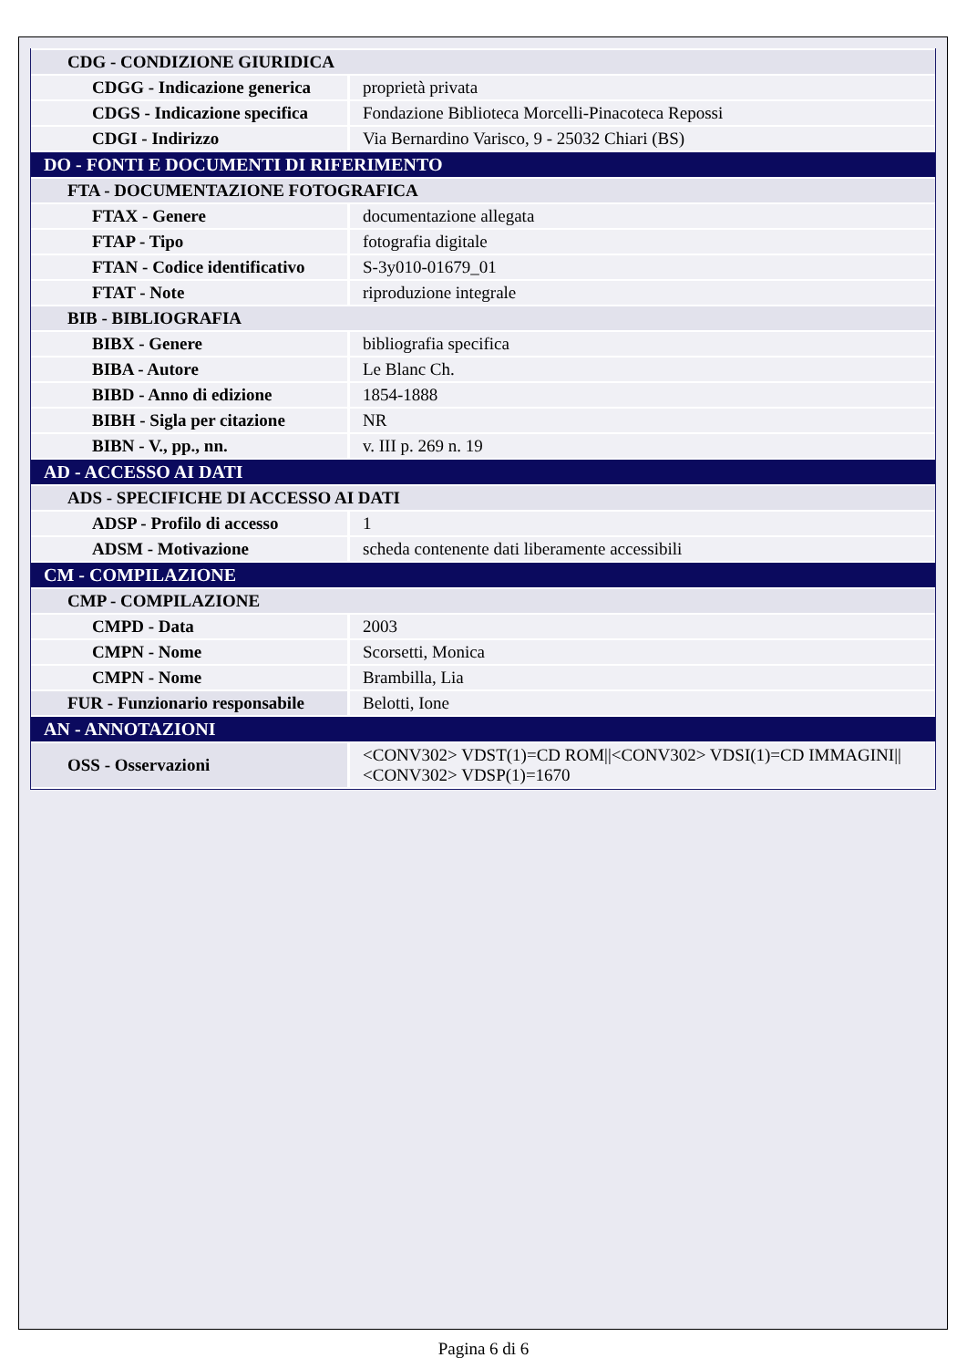| CDG - CONDIZIONE GIURIDICA | |
| CDGG - Indicazione generica | proprietà privata |
| CDGS - Indicazione specifica | Fondazione Biblioteca Morcelli-Pinacoteca Repossi |
| CDGI - Indirizzo | Via Bernardino Varisco, 9 - 25032 Chiari (BS) |
| DO - FONTI E DOCUMENTI DI RIFERIMENTO | |
| FTA - DOCUMENTAZIONE FOTOGRAFICA | |
| FTAX - Genere | documentazione allegata |
| FTAP - Tipo | fotografia digitale |
| FTAN - Codice identificativo | S-3y010-01679_01 |
| FTAT - Note | riproduzione integrale |
| BIB - BIBLIOGRAFIA | |
| BIBX - Genere | bibliografia specifica |
| BIBA - Autore | Le Blanc Ch. |
| BIBD - Anno di edizione | 1854-1888 |
| BIBH - Sigla per citazione | NR |
| BIBN - V., pp., nn. | v. III p. 269 n. 19 |
| AD - ACCESSO AI DATI | |
| ADS - SPECIFICHE DI ACCESSO AI DATI | |
| ADSP - Profilo di accesso | 1 |
| ADSM - Motivazione | scheda contenente dati liberamente accessibili |
| CM - COMPILAZIONE | |
| CMP - COMPILAZIONE | |
| CMPD - Data | 2003 |
| CMPN - Nome | Scorsetti, Monica |
| CMPN - Nome | Brambilla, Lia |
| FUR - Funzionario responsabile | Belotti, Ione |
| AN - ANNOTAZIONI | |
| OSS - Osservazioni | <CONV302> VDST(1)=CD ROM//<CONV302> VDSI(1)=CD IMMAGINI//<CONV302> VDSP(1)=1670 |
Pagina 6 di 6